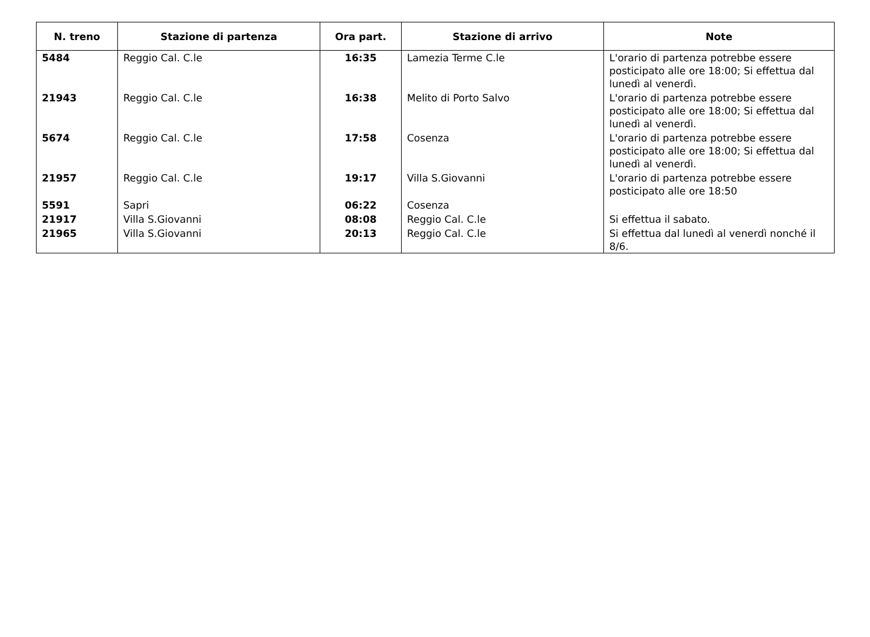| N. treno | Stazione di partenza | Ora part. | Stazione di arrivo | Note |
| --- | --- | --- | --- | --- |
| 5484 | Reggio Cal. C.le | 16:35 | Lamezia Terme C.le | L'orario di partenza potrebbe essere posticipato alle ore 18:00; Si effettua dal lunedì al venerdì. |
| 21943 | Reggio Cal. C.le | 16:38 | Melito di Porto Salvo | L'orario di partenza potrebbe essere posticipato alle ore 18:00; Si effettua dal lunedì al venerdì. |
| 5674 | Reggio Cal. C.le | 17:58 | Cosenza | L'orario di partenza potrebbe essere posticipato alle ore 18:00; Si effettua dal lunedì al venerdì. |
| 21957 | Reggio Cal. C.le | 19:17 | Villa S.Giovanni | L'orario di partenza potrebbe essere posticipato alle ore 18:50 |
| 5591 | Sapri | 06:22 | Cosenza | |
| 21917 | Villa S.Giovanni | 08:08 | Reggio Cal. C.le | Si effettua il sabato. |
| 21965 | Villa S.Giovanni | 20:13 | Reggio Cal. C.le | Si effettua dal lunedì al venerdì nonché il 8/6. |